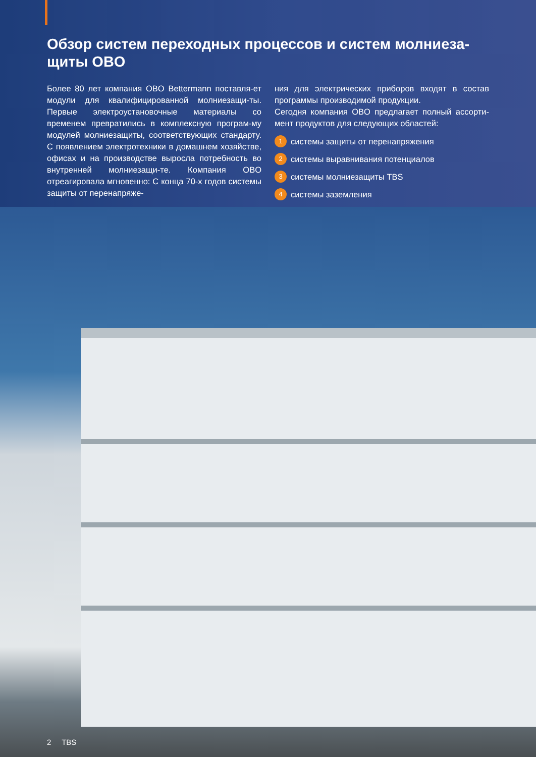Обзор систем переходных процессов и систем молниеза-
щиты OBO
Более 80 лет компания OBO Bettermann поставля-ет модули для квалифицированной молниезащи-ты. Первые электроустановочные материалы со временем превратились в комплексную програм-му модулей молниезащиты, соответствующих стандарту. С появлением электротехники в домашнем хозяйстве, офисах и на производстве выросла потребность во внутренней молниезащи-те. Компания OBO отреагировала мгновенно: С конца 70-х годов системы защиты от перенапряже-
ния для электрических приборов входят в состав программы производимой продукции.
Сегодня компания OBO предлагает полный ассорти-мент продуктов для следующих областей:
1 системы защиты от перенапряжения
2 системы выравнивания потенциалов
3 системы молниезащиты TBS
4 системы заземления
2 TBS